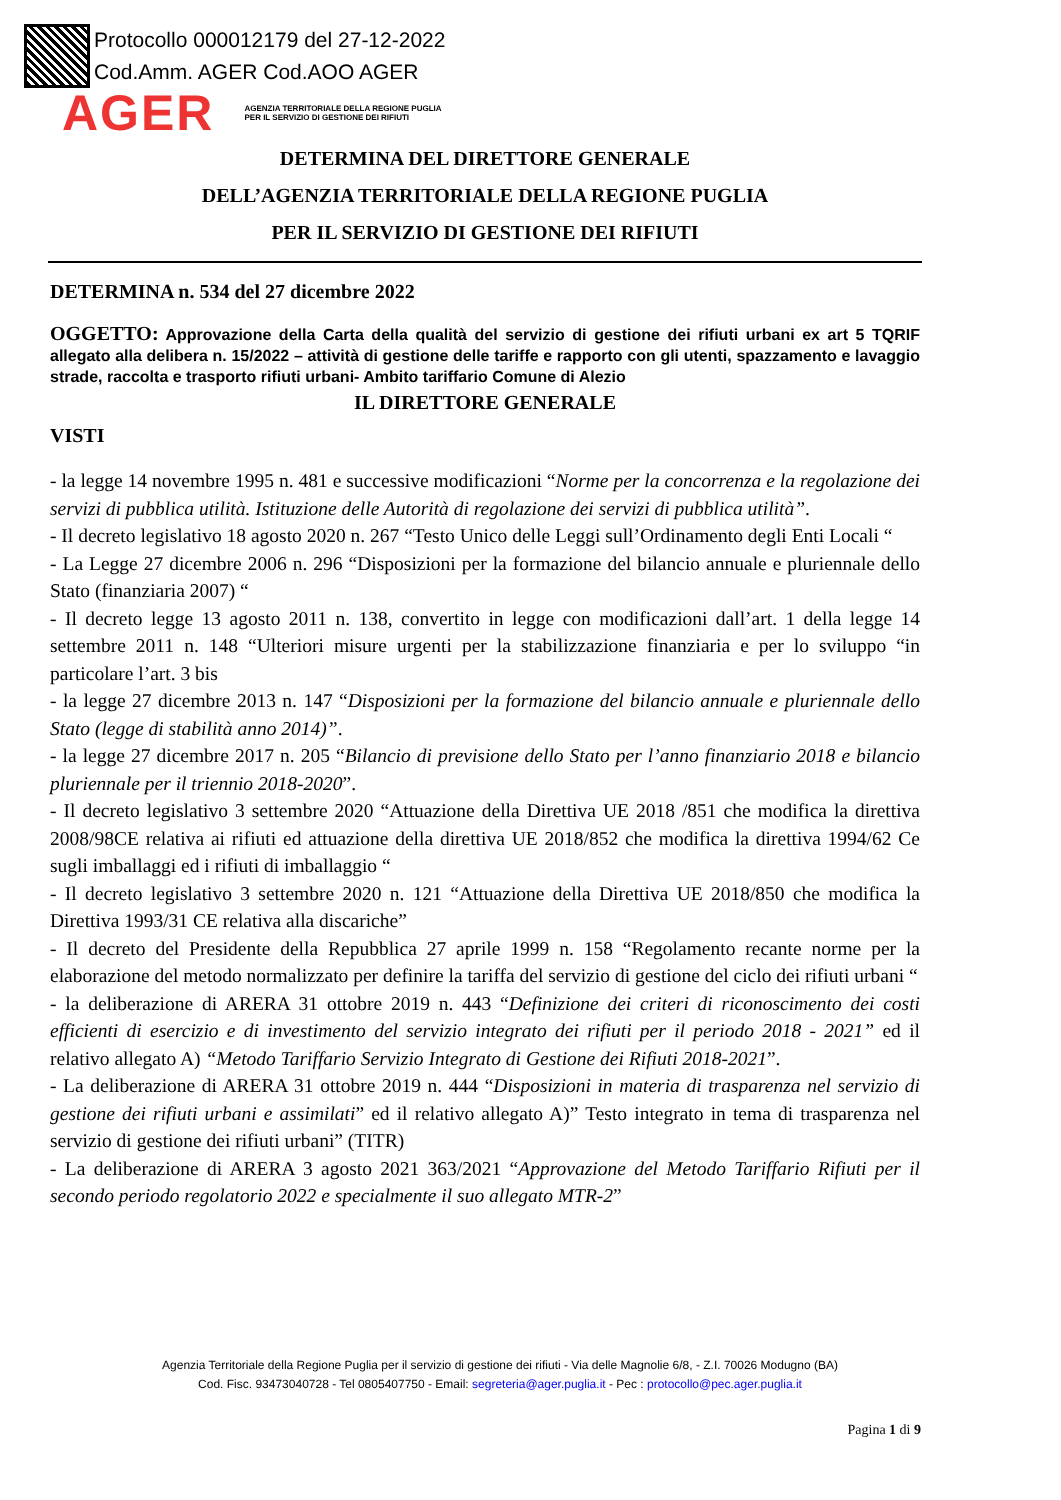Protocollo 000012179 del 27-12-2022
Cod.Amm. AGER Cod.AOO AGER
AGER AGENZIA TERRITORIALE DELLA REGIONE PUGLIA
PER IL SERVIZIO DI GESTIONE DEI RIFIUTI
DETERMINA DEL DIRETTORE GENERALE
DELL’AGENZIA TERRITORIALE DELLA REGIONE PUGLIA
PER IL SERVIZIO DI GESTIONE DEI RIFIUTI
DETERMINA n. 534 del 27 dicembre 2022
OGGETTO: Approvazione della Carta della qualità del servizio di gestione dei rifiuti urbani ex art 5 TQRIF allegato alla delibera n. 15/2022 – attività di gestione delle tariffe e rapporto con gli utenti, spazzamento e lavaggio strade, raccolta e trasporto rifiuti urbani- Ambito tariffario Comune di Alezio
IL DIRETTORE GENERALE
VISTI
- la legge 14 novembre 1995 n. 481 e successive modificazioni “Norme per la concorrenza e la regolazione dei servizi di pubblica utilità. Istituzione delle Autorità di regolazione dei servizi di pubblica utilità”.
- Il decreto legislativo 18 agosto 2020 n. 267 “Testo Unico delle Leggi sull’Ordinamento degli Enti Locali “
- La Legge 27 dicembre 2006 n. 296 “Disposizioni per la formazione del bilancio annuale e pluriennale dello Stato (finanziaria 2007) “
- Il decreto legge 13 agosto 2011 n. 138, convertito in legge con modificazioni dall’art. 1 della legge 14 settembre 2011 n. 148 “Ulteriori misure urgenti per la stabilizzazione finanziaria e per lo sviluppo “in particolare l’art. 3 bis
- la legge 27 dicembre 2013 n. 147 “Disposizioni per la formazione del bilancio annuale e pluriennale dello Stato (legge di stabilità anno 2014)”.
- la legge 27 dicembre 2017 n. 205 “Bilancio di previsione dello Stato per l’anno finanziario 2018 e bilancio pluriennale per il triennio 2018-2020”.
- Il decreto legislativo 3 settembre 2020 “Attuazione della Direttiva UE 2018 /851 che modifica la direttiva 2008/98CE relativa ai rifiuti ed attuazione della direttiva UE 2018/852 che modifica la direttiva 1994/62 Ce sugli imballaggi ed i rifiuti di imballaggio “
- Il decreto legislativo 3 settembre 2020 n. 121 “Attuazione della Direttiva UE 2018/850 che modifica la Direttiva 1993/31 CE relativa alla discariche”
- Il decreto del Presidente della Repubblica 27 aprile 1999 n. 158 “Regolamento recante norme per la elaborazione del metodo normalizzato per definire la tariffa del servizio di gestione del ciclo dei rifiuti urbani “
- la deliberazione di ARERA 31 ottobre 2019 n. 443 “Definizione dei criteri di riconoscimento dei costi efficienti di esercizio e di investimento del servizio integrato dei rifiuti per il periodo 2018 - 2021” ed il relativo allegato A) “Metodo Tariffario Servizio Integrato di Gestione dei Rifiuti 2018-2021”.
- La deliberazione di ARERA 31 ottobre 2019 n. 444 “Disposizioni in materia di trasparenza nel servizio di gestione dei rifiuti urbani e assimilati” ed il relativo allegato A)” Testo integrato in tema di trasparenza nel servizio di gestione dei rifiuti urbani” (TITR)
- La deliberazione di ARERA 3 agosto 2021 363/2021 “Approvazione del Metodo Tariffario Rifiuti per il secondo periodo regolatorio 2022 e specialmente il suo allegato MTR-2”
Agenzia Territoriale della Regione Puglia per il servizio di gestione dei rifiuti - Via delle Magnolie 6/8, - Z.I. 70026 Modugno (BA)
Cod. Fisc. 93473040728 - Tel 0805407750 - Email: segreteria@ager.puglia.it - Pec : protocollo@pec.ager.puglia.it
Pagina 1 di 9